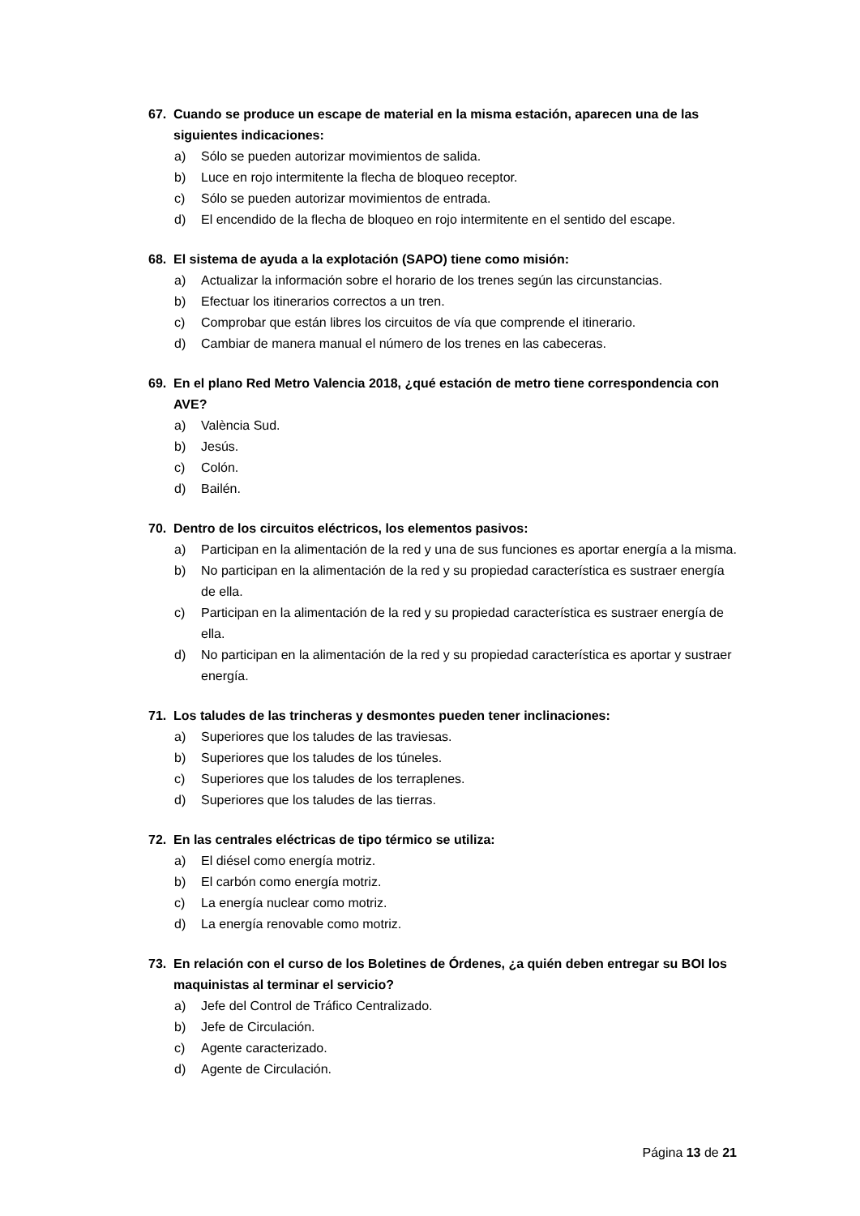67. Cuando se produce un escape de material en la misma estación, aparecen una de las siguientes indicaciones:
a) Sólo se pueden autorizar movimientos de salida.
b) Luce en rojo intermitente la flecha de bloqueo receptor.
c) Sólo se pueden autorizar movimientos de entrada.
d) El encendido de la flecha de bloqueo en rojo intermitente en el sentido del escape.
68. El sistema de ayuda a la explotación (SAPO) tiene como misión:
a) Actualizar la información sobre el horario de los trenes según las circunstancias.
b) Efectuar los itinerarios correctos a un tren.
c) Comprobar que están libres los circuitos de vía que comprende el itinerario.
d) Cambiar de manera manual el número de los trenes en las cabeceras.
69. En el plano Red Metro Valencia 2018, ¿qué estación de metro tiene correspondencia con AVE?
a) València Sud.
b) Jesús.
c) Colón.
d) Bailén.
70. Dentro de los circuitos eléctricos, los elementos pasivos:
a) Participan en la alimentación de la red y una de sus funciones es aportar energía a la misma.
b) No participan en la alimentación de la red y su propiedad característica es sustraer energía de ella.
c) Participan en la alimentación de la red y su propiedad característica es sustraer energía de ella.
d) No participan en la alimentación de la red y su propiedad característica es aportar y sustraer energía.
71. Los taludes de las trincheras y desmontes pueden tener inclinaciones:
a) Superiores que los taludes de las traviesas.
b) Superiores que los taludes de los túneles.
c) Superiores que los taludes de los terraplenes.
d) Superiores que los taludes de las tierras.
72. En las centrales eléctricas de tipo térmico se utiliza:
a) El diésel como energía motriz.
b) El carbón como energía motriz.
c) La energía nuclear como motriz.
d) La energía renovable como motriz.
73. En relación con el curso de los Boletines de Órdenes, ¿a quién deben entregar su BOI los maquinistas al terminar el servicio?
a) Jefe del Control de Tráfico Centralizado.
b) Jefe de Circulación.
c) Agente caracterizado.
d) Agente de Circulación.
Página 13 de 21